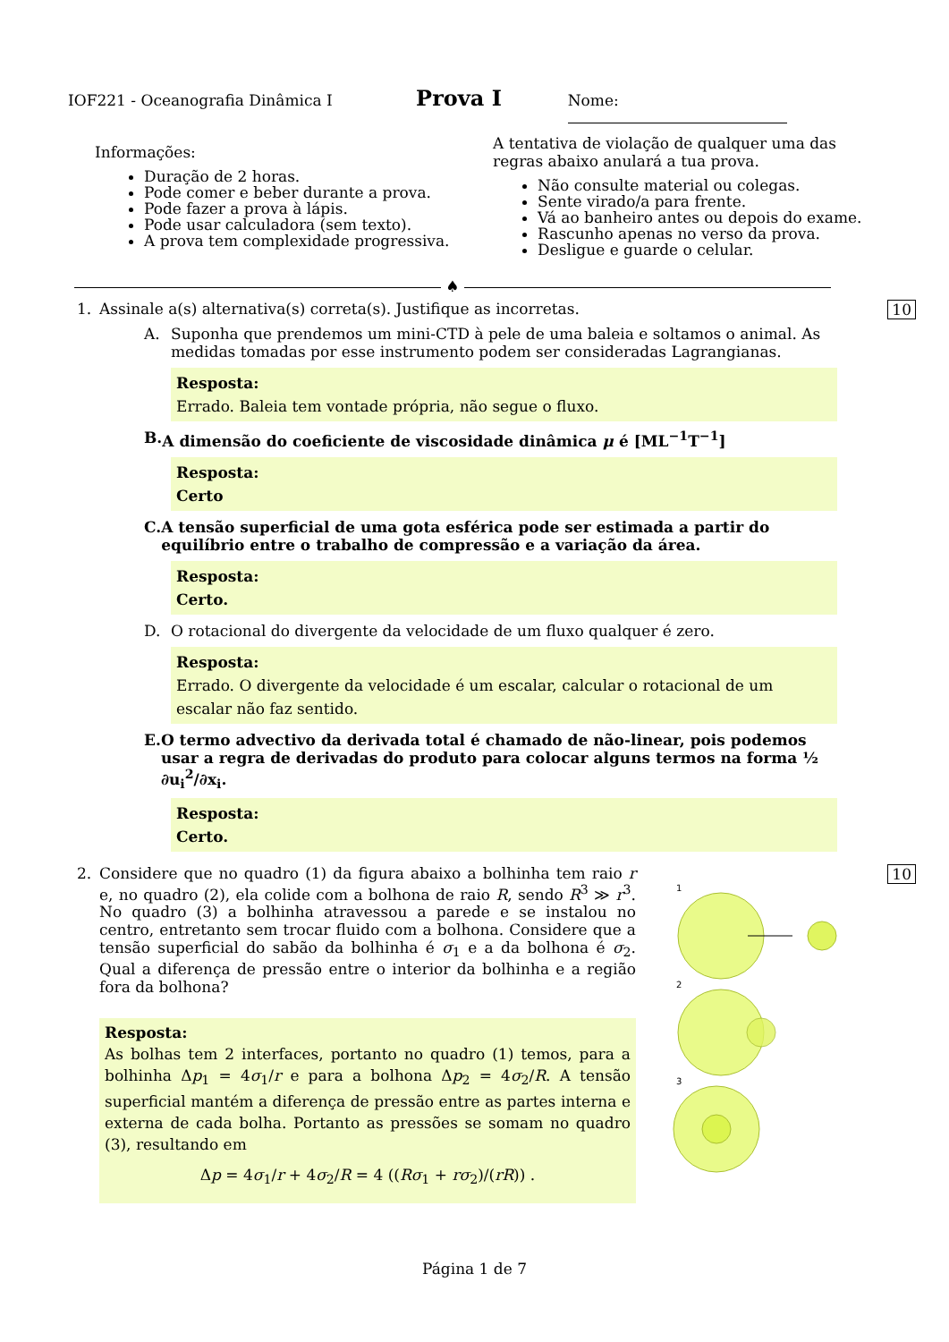IOF221 - Oceanografia Dinâmica I Prova I Nome:
Informações:
Duração de 2 horas.
Pode comer e beber durante a prova.
Pode fazer a prova à lápis.
Pode usar calculadora (sem texto).
A prova tem complexidade progressiva.
A tentativa de violação de qualquer uma das regras abaixo anulará a tua prova.
Não consulte material ou colegas.
Sente virado/a para frente.
Vá ao banheiro antes ou depois do exame.
Rascunho apenas no verso da prova.
Desligue e guarde o celular.
♠
1. Assinale a(s) alternativa(s) correta(s). Justifique as incorretas. 10
A. Suponha que prendemos um mini-CTD à pele de uma baleia e soltamos o animal. As medidas tomadas por esse instrumento podem ser consideradas Lagrangianas.
Resposta:
Errado. Baleia tem vontade própria, não segue o fluxo.
B. A dimensão do coeficiente de viscosidade dinâmica μ é [ML<sup>−1</sup>T<sup>−1</sup>]
Resposta:
Certo
C. A tensão superficial de uma gota esférica pode ser estimada a partir do equilíbrio entre o trabalho de compressão e a variação da área.
Resposta:
Certo.
D. O rotacional do divergente da velocidade de um fluxo qualquer é zero.
Resposta:
Errado. O divergente da velocidade é um escalar, calcular o rotacional de um escalar não faz sentido.
E. O termo advectivo da derivada total é chamado de não-linear, pois podemos usar a regra de derivadas do produto para colocar alguns termos na forma ½ ∂u<sub>i</sub><sup>2</sup>/∂x<sub>i</sub>.
Resposta:
Certo.
2.
10
Considere que no quadro (1) da figura abaixo a bolhinha tem raio r e, no quadro (2), ela colide com a bolhona de raio R, sendo R<sup>3</sup> ≫ r<sup>3</sup>. No quadro (3) a bolhinha atravessou a parede e se instalou no centro, entretanto sem trocar fluido com a bolhona. Considere que a tensão superficial do sabão da bolhinha é σ<sub>1</sub> e a da bolhona é σ<sub>2</sub>. Qual a diferença de pressão entre o interior da bolhinha e a região fora da bolhona?
Resposta:
As bolhas tem 2 interfaces, portanto no quadro (1) temos, para a bolhinha Δp<sub>1</sub> = 4σ<sub>1</sub>/r e para a bolhona Δp<sub>2</sub> = 4σ<sub>2</sub>/R. A tensão superficial mantém a diferença de pressão entre as partes interna e externa de cada bolha. Portanto as pressões se somam no quadro (3), resultando em
Δp = 4σ<sub>1</sub>/r + 4σ<sub>2</sub>/R = 4 ((Rσ<sub>1</sub> + rσ<sub>2</sub>)/(rR)) .
1
2
3
Página 1 de 7